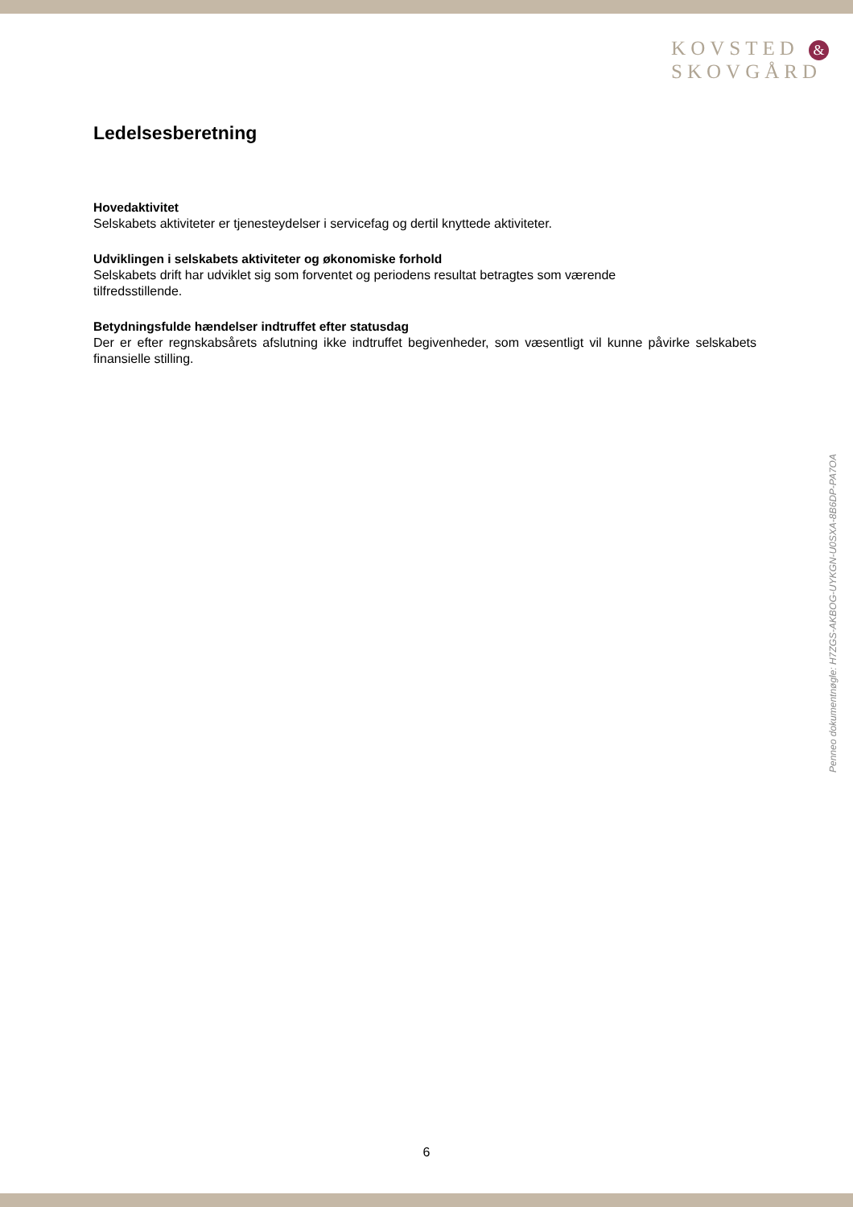KOVSTED &
SKOVGÅRD
Ledelsesberetning
Hovedaktivitet
Selskabets aktiviteter er tjenesteydelser i servicefag og dertil knyttede aktiviteter.
Udviklingen i selskabets aktiviteter og økonomiske forhold
Selskabets drift har udviklet sig som forventet og periodens resultat betragtes som værende tilfredsstillende.
Betydningsfulde hændelser indtruffet efter statusdag
Der er efter regnskabsårets afslutning ikke indtruffet begivenheder, som væsentligt vil kunne påvirke selskabets finansielle stilling.
Penneo dokumentnøgle: H7ZGS-AKBOG-UYKGN-U0SXA-8B6DP-PA7OA
6